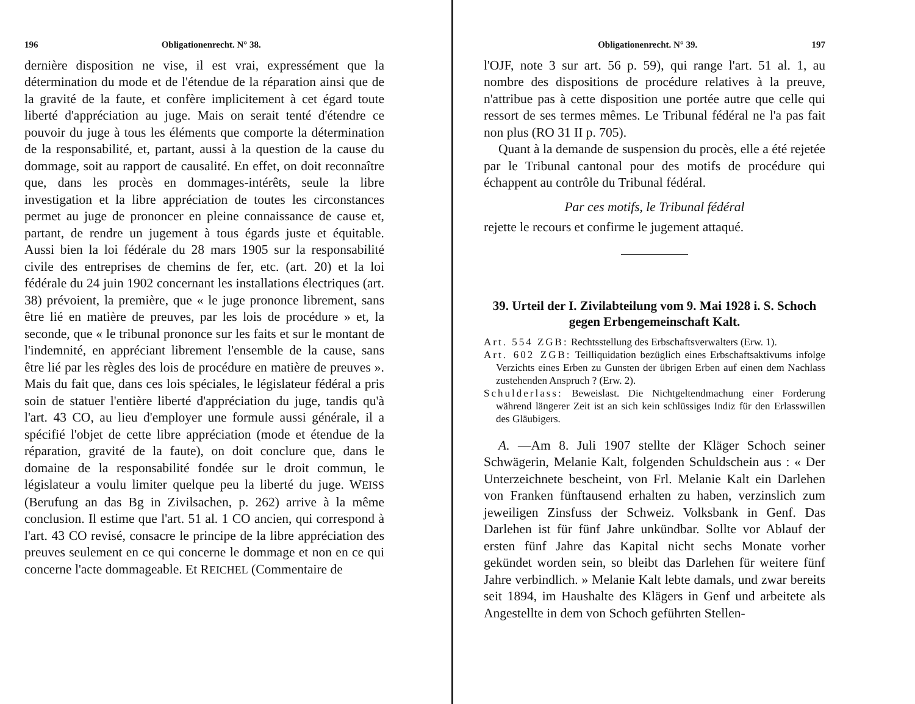196 Obligationenrecht. N° 38.
dernière disposition ne vise, il est vrai, expressément que la détermination du mode et de l'étendue de la réparation ainsi que de la gravité de la faute, et confère implicitement à cet égard toute liberté d'appréciation au juge. Mais on serait tenté d'étendre ce pouvoir du juge à tous les éléments que comporte la détermination de la responsabilité, et, partant, aussi à la question de la cause du dommage, soit au rapport de causalité. En effet, on doit reconnaître que, dans les procès en dommages-intérêts, seule la libre investigation et la libre appréciation de toutes les circonstances permet au juge de prononcer en pleine connaissance de cause et, partant, de rendre un jugement à tous égards juste et équitable. Aussi bien la loi fédérale du 28 mars 1905 sur la responsabilité civile des entreprises de chemins de fer, etc. (art. 20) et la loi fédérale du 24 juin 1902 concernant les installations électriques (art. 38) prévoient, la première, que « le juge prononce librement, sans être lié en matière de preuves, par les lois de procédure » et, la seconde, que « le tribunal prononce sur les faits et sur le montant de l'indemnité, en appréciant librement l'ensemble de la cause, sans être lié par les règles des lois de procédure en matière de preuves ». Mais du fait que, dans ces lois spéciales, le législateur fédéral a pris soin de statuer l'entière liberté d'appréciation du juge, tandis qu'à l'art. 43 CO, au lieu d'employer une formule aussi générale, il a spécifié l'objet de cette libre appréciation (mode et étendue de la réparation, gravité de la faute), on doit conclure que, dans le domaine de la responsabilité fondée sur le droit commun, le législateur a voulu limiter quelque peu la liberté du juge. WEISS (Berufung an das Bg in Zivilsachen, p. 262) arrive à la même conclusion. Il estime que l'art. 51 al. 1 CO ancien, qui correspond à l'art. 43 CO revisé, consacre le principe de la libre appréciation des preuves seulement en ce qui concerne le dommage et non en ce qui concerne l'acte dommageable. Et REICHEL (Commentaire de
Obligationenrecht. N° 39. 197
l'OJF, note 3 sur art. 56 p. 59), qui range l'art. 51 al. 1, au nombre des dispositions de procédure relatives à la preuve, n'attribue pas à cette disposition une portée autre que celle qui ressort de ses termes mêmes. Le Tribunal fédéral ne l'a pas fait non plus (RO 31 II p. 705).
Quant à la demande de suspension du procès, elle a été rejetée par le Tribunal cantonal pour des motifs de procédure qui échappent au contrôle du Tribunal fédéral.
Par ces motifs, le Tribunal fédéral
rejette le recours et confirme le jugement attaqué.
39. Urteil der I. Zivilabteilung vom 9. Mai 1928 i. S. Schoch gegen Erbengemeinschaft Kalt.
Art. 554 ZGB: Rechtsstellung des Erbschaftsverwalters (Erw. 1).
Art. 602 ZGB: Teilliquidation bezüglich eines Erbschaftsaktivums infolge Verzichts eines Erben zu Gunsten der übrigen Erben auf einen dem Nachlass zustehenden Anspruch ? (Erw. 2).
Schulderlass: Beweislast. Die Nichtgeltendmachung einer Forderung während längerer Zeit ist an sich kein schlüssiges Indiz für den Erlasswillen des Gläubigers.
A. —Am 8. Juli 1907 stellte der Kläger Schoch seiner Schwägerin, Melanie Kalt, folgenden Schuldschein aus : « Der Unterzeichnete bescheint, von Frl. Melanie Kalt ein Darlehen von Franken fünftausend erhalten zu haben, verzinslich zum jeweiligen Zinsfuss der Schweiz. Volksbank in Genf. Das Darlehen ist für fünf Jahre unkündbar. Sollte vor Ablauf der ersten fünf Jahre das Kapital nicht sechs Monate vorher gekündet worden sein, so bleibt das Darlehen für weitere fünf Jahre verbindlich. » Melanie Kalt lebte damals, und zwar bereits seit 1894, im Haushalte des Klägers in Genf und arbeitete als Angestellte in dem von Schoch geführten Stellen-